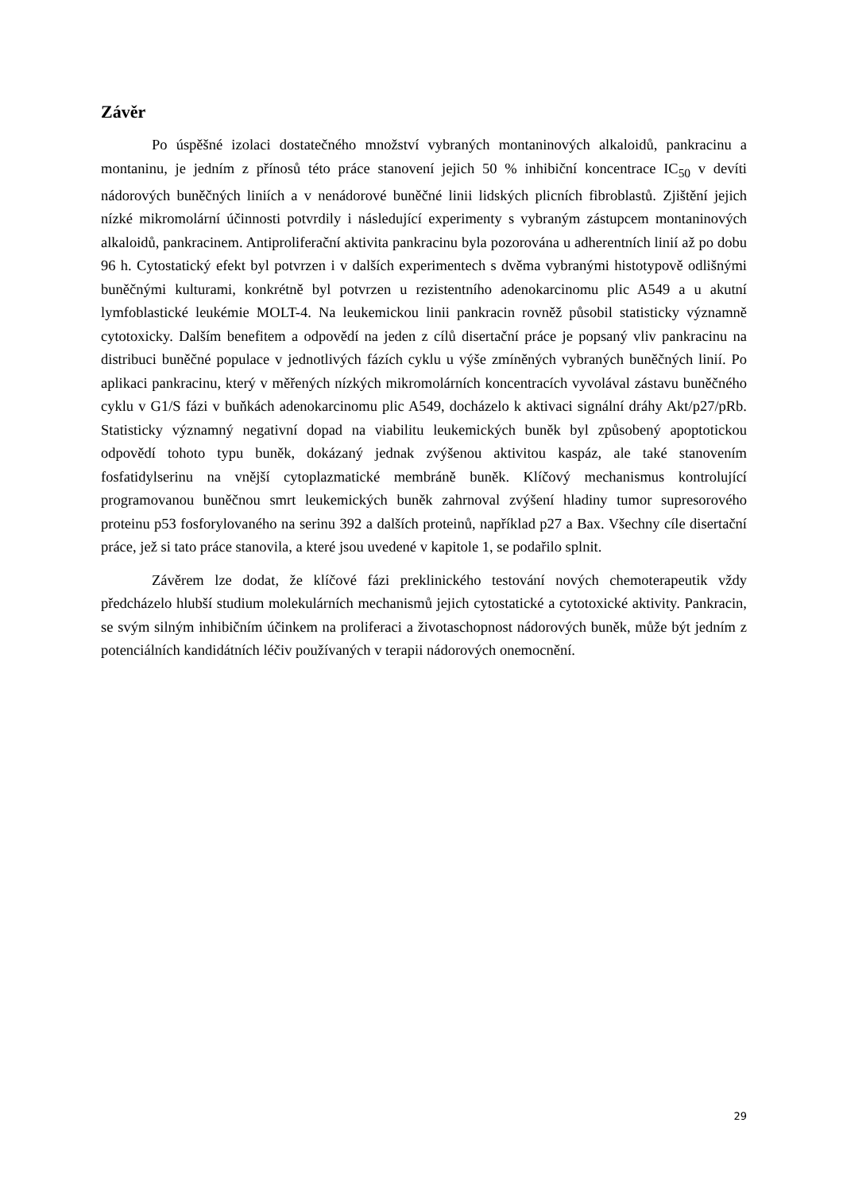Závěr
Po úspěšné izolaci dostatečného množství vybraných montaninových alkaloidů, pankracinu a montaninu, je jedním z přínosů této práce stanovení jejich 50 % inhibiční koncentrace IC<sub>50</sub> v devíti nádorových buněčných liniích a v nenádorové buněčné linii lidských plicních fibroblastů. Zjištění jejich nízké mikromolární účinnosti potvrdily i následující experimenty s vybraným zástupcem montaninových alkaloidů, pankracinem. Antiproliferační aktivita pankracinu byla pozorována u adherentních linií až po dobu 96 h. Cytostatický efekt byl potvrzen i v dalších experimentech s dvěma vybranými histotypově odlišnými buněčnými kulturami, konkrétně byl potvrzen u rezistentního adenokarcinomu plic A549 a u akutní lymfoblastické leukémie MOLT-4. Na leukemickou linii pankracin rovněž působil statisticky významně cytotoxicky. Dalším benefitem a odpovědí na jeden z cílů disertační práce je popsaný vliv pankracinu na distribuci buněčné populace v jednotlivých fázích cyklu u výše zmíněných vybraných buněčných linií. Po aplikaci pankracinu, který v měřených nízkých mikromolárních koncentracích vyvolával zástavu buněčného cyklu v G1/S fázi v buňkách adenokarcinomu plic A549, docházelo k aktivaci signální dráhy Akt/p27/pRb. Statisticky významný negativní dopad na viabilitu leukemických buněk byl způsobený apoptotickou odpovědí tohoto typu buněk, dokázaný jednak zvýšenou aktivitou kaspáz, ale také stanovením fosfatidylserinu na vnější cytoplazmatické membráně buněk. Klíčový mechanismus kontrolující programovanou buněčnou smrt leukemických buněk zahrnoval zvýšení hladiny tumor supresorového proteinu p53 fosforylovaného na serinu 392 a dalších proteinů, například p27 a Bax. Všechny cíle disertační práce, jež si tato práce stanovila, a které jsou uvedené v kapitole 1, se podařilo splnit.
Závěrem lze dodat, že klíčové fázi preklinického testování nových chemoterapeutik vždy předcházelo hlubší studium molekulárních mechanismů jejich cytostatické a cytotoxické aktivity. Pankracin, se svým silným inhibičním účinkem na proliferaci a životaschopnost nádorových buněk, může být jedním z potenciálních kandidátních léčiv používaných v terapii nádorových onemocnění.
29